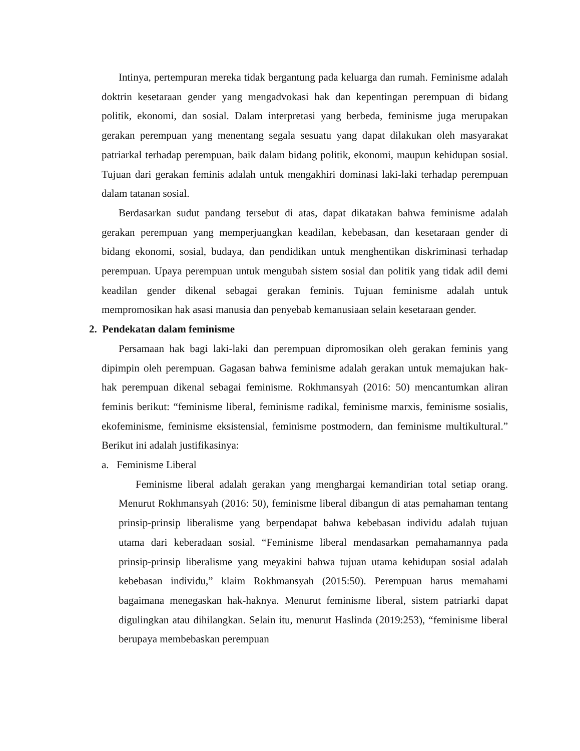Intinya, pertempuran mereka tidak bergantung pada keluarga dan rumah. Feminisme adalah doktrin kesetaraan gender yang mengadvokasi hak dan kepentingan perempuan di bidang politik, ekonomi, dan sosial. Dalam interpretasi yang berbeda, feminisme juga merupakan gerakan perempuan yang menentang segala sesuatu yang dapat dilakukan oleh masyarakat patriarkal terhadap perempuan, baik dalam bidang politik, ekonomi, maupun kehidupan sosial. Tujuan dari gerakan feminis adalah untuk mengakhiri dominasi laki-laki terhadap perempuan dalam tatanan sosial.
Berdasarkan sudut pandang tersebut di atas, dapat dikatakan bahwa feminisme adalah gerakan perempuan yang memperjuangkan keadilan, kebebasan, dan kesetaraan gender di bidang ekonomi, sosial, budaya, dan pendidikan untuk menghentikan diskriminasi terhadap perempuan. Upaya perempuan untuk mengubah sistem sosial dan politik yang tidak adil demi keadilan gender dikenal sebagai gerakan feminis. Tujuan feminisme adalah untuk mempromosikan hak asasi manusia dan penyebab kemanusiaan selain kesetaraan gender.
2. Pendekatan dalam feminisme
Persamaan hak bagi laki-laki dan perempuan dipromosikan oleh gerakan feminis yang dipimpin oleh perempuan. Gagasan bahwa feminisme adalah gerakan untuk memajukan hak-hak perempuan dikenal sebagai feminisme. Rokhmansyah (2016: 50) mencantumkan aliran feminis berikut: “feminisme liberal, feminisme radikal, feminisme marxis, feminisme sosialis, ekofeminisme, feminisme eksistensial, feminisme postmodern, dan feminisme multikultural.” Berikut ini adalah justifikasinya:
a. Feminisme Liberal
Feminisme liberal adalah gerakan yang menghargai kemandirian total setiap orang. Menurut Rokhmansyah (2016: 50), feminisme liberal dibangun di atas pemahaman tentang prinsip-prinsip liberalisme yang berpendapat bahwa kebebasan individu adalah tujuan utama dari keberadaan sosial. “Feminisme liberal mendasarkan pemahamannya pada prinsip-prinsip liberalisme yang meyakini bahwa tujuan utama kehidupan sosial adalah kebebasan individu,” klaim Rokhmansyah (2015:50). Perempuan harus memahami bagaimana menegaskan hak-haknya. Menurut feminisme liberal, sistem patriarki dapat digulingkan atau dihilangkan. Selain itu, menurut Haslinda (2019:253), “feminisme liberal berupaya membebaskan perempuan